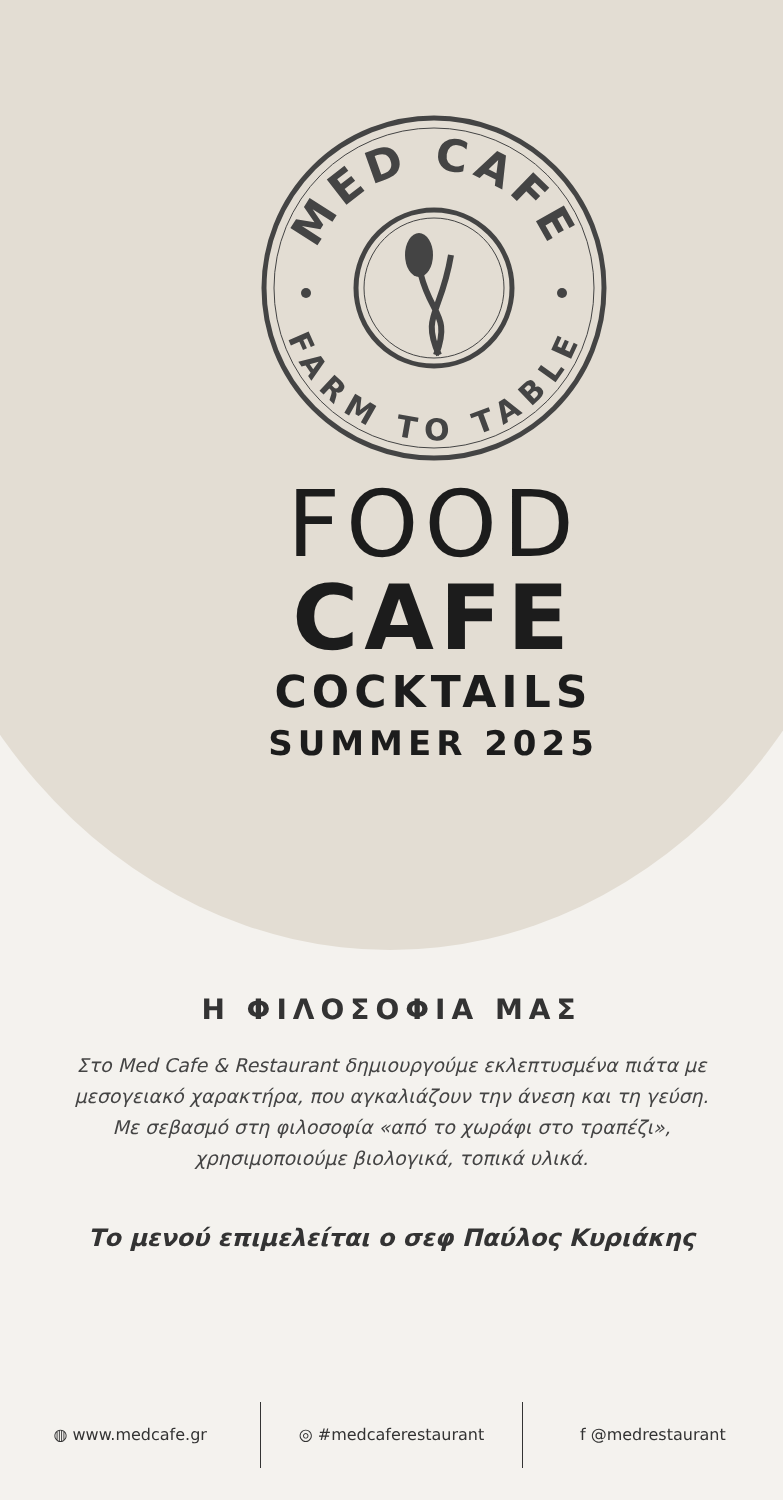MED CAFE
FARM TO TABLE
FOOD
CAFE
COCKTAILS
SUMMER 2025
Η ΦΙΛΟΣΟΦΙΑ ΜΑΣ
Στο Med Cafe & Restaurant δημιουργούμε εκλεπτυσμένα πιάτα με μεσογειακό χαρακτήρα, που αγκαλιάζουν την άνεση και τη γεύση. Με σεβασμό στη φιλοσοφία «από το χωράφι στο τραπέζι», χρησιμοποιούμε βιολογικά, τοπικά υλικά.
Το μενού επιμελείται ο σεφ Παύλος Κυριάκης
◍ www.medcafe.gr ◎ #medcaferestaurant f @medrestaurant